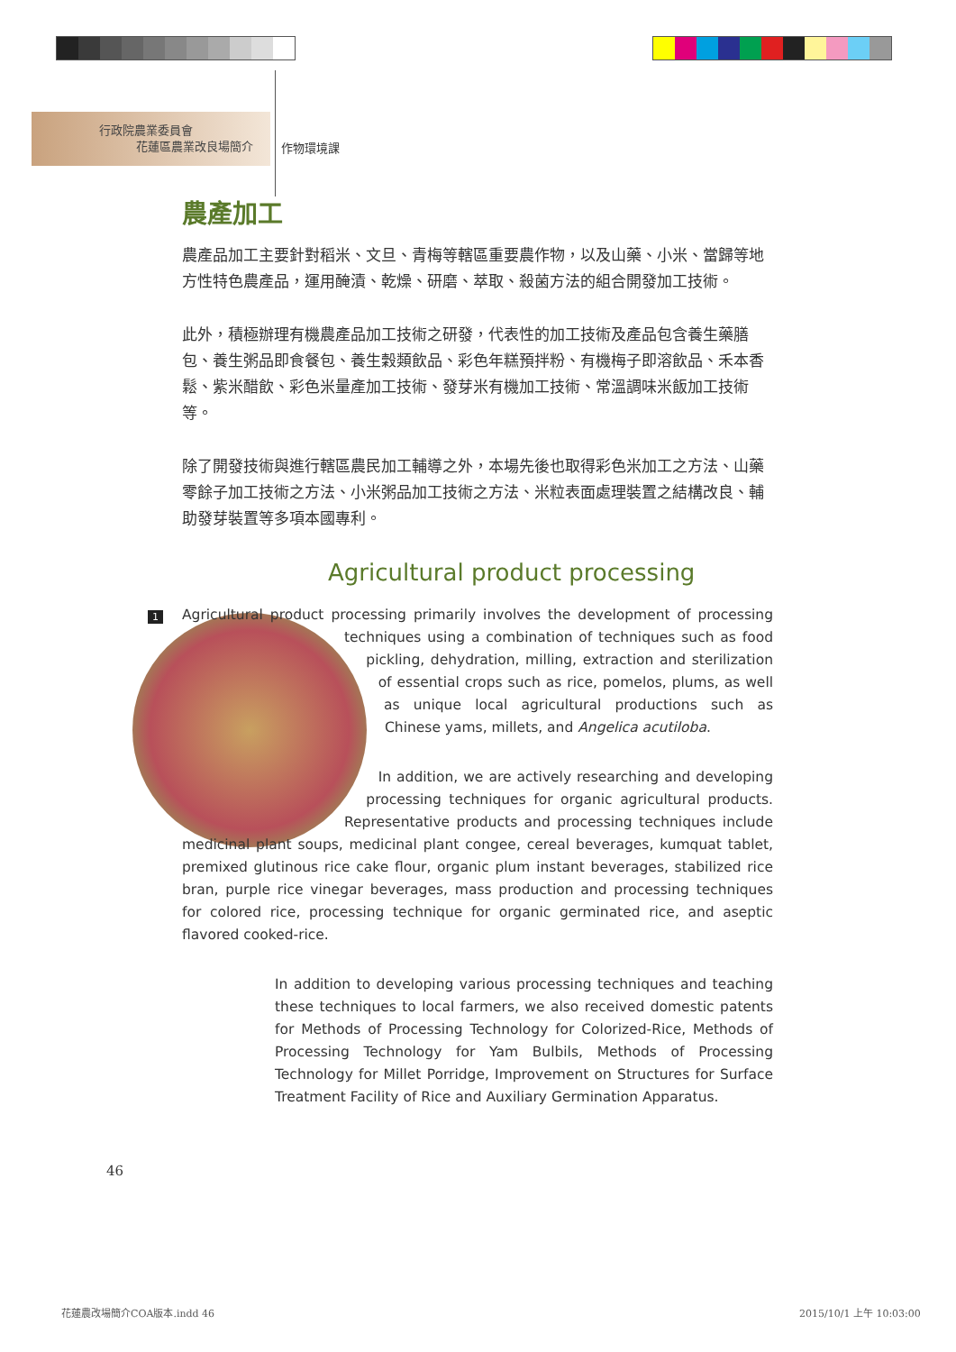行政院農業委員會
花蓮區農業改良場簡介
作物環境課
農產加工
農產品加工主要針對稻米、文旦、青梅等轄區重要農作物，以及山藥、小米、當歸等地方性特色農產品，運用醃漬、乾燥、研磨、萃取、殺菌方法的組合開發加工技術。
此外，積極辦理有機農產品加工技術之研發，代表性的加工技術及產品包含養生藥膳包、養生粥品即食餐包、養生穀類飲品、彩色年糕預拌粉、有機梅子即溶飲品、禾本香鬆、紫米醋飲、彩色米量產加工技術、發芽米有機加工技術、常溫調味米飯加工技術等。
除了開發技術與進行轄區農民加工輔導之外，本場先後也取得彩色米加工之方法、山藥零餘子加工技術之方法、小米粥品加工技術之方法、米粒表面處理裝置之結構改良、輔助發芽裝置等多項本國專利。
Agricultural product processing
1
Agricultural product processing primarily involves the development of processing techniques using a combination of techniques such as food pickling, dehydration, milling, extraction and sterilization of essential crops such as rice, pomelos, plums, as well as unique local agricultural productions such as Chinese yams, millets, and Angelica acutiloba.
In addition, we are actively researching and developing processing techniques for organic agricultural products. Representative products and processing techniques include medicinal plant soups, medicinal plant congee, cereal beverages, kumquat tablet, premixed glutinous rice cake flour, organic plum instant beverages, stabilized rice bran, purple rice vinegar beverages, mass production and processing techniques for colored rice, processing technique for organic germinated rice, and aseptic flavored cooked-rice.
In addition to developing various processing techniques and teaching these techniques to local farmers, we also received domestic patents for Methods of Processing Technology for Colorized-Rice, Methods of Processing Technology for Yam Bulbils, Methods of Processing Technology for Millet Porridge, Improvement on Structures for Surface Treatment Facility of Rice and Auxiliary Germination Apparatus.
46
花蓮農改場簡介COA版本.indd 46 2015/10/1 上午 10:03:00